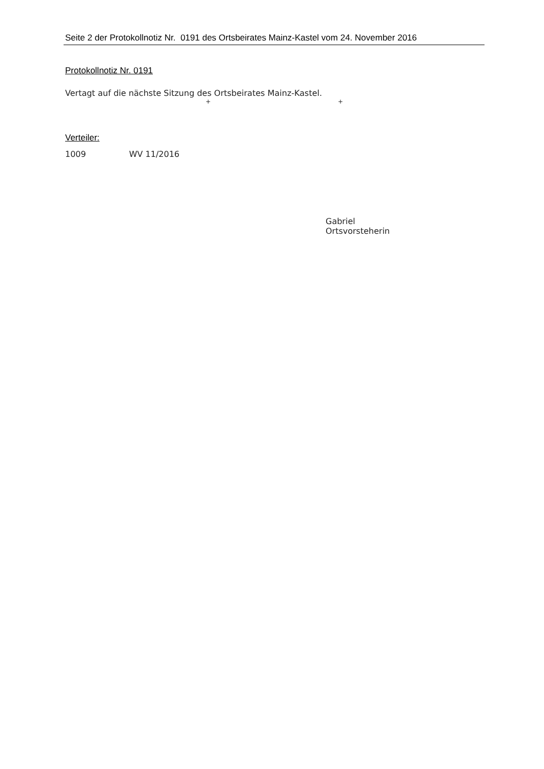Seite 2 der Protokollnotiz Nr. 0191 des Ortsbeirates Mainz-Kastel vom 24. November 2016
Protokollnotiz Nr. 0191
Vertagt auf die nächste Sitzung des Ortsbeirates Mainz-Kastel.
+ +
Verteiler:
1009 WV 11/2016
Gabriel
Ortsvorsteherin